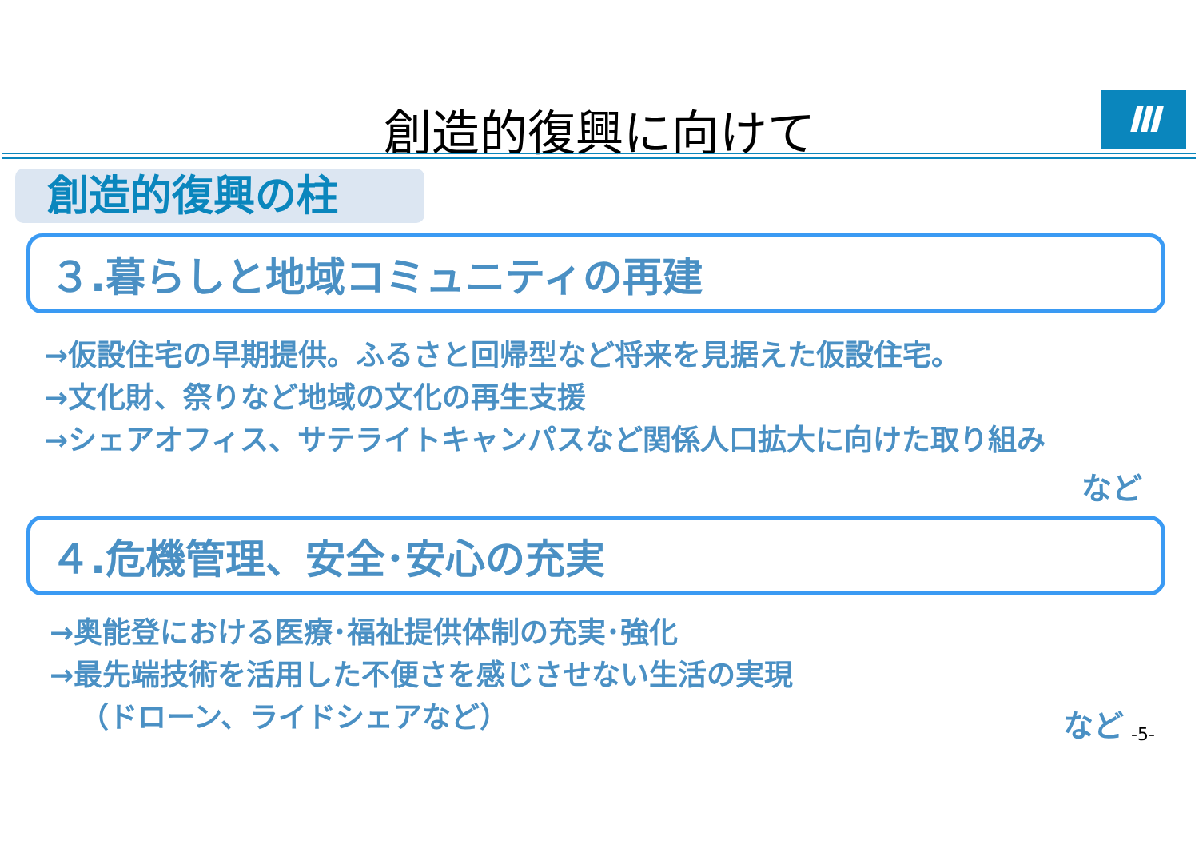創造的復興に向けて Ⅲ
創造的復興の柱
３.暮らしと地域コミュニティの再建
→仮設住宅の早期提供。ふるさと回帰型など将来を見据えた仮設住宅。
→文化財、祭りなど地域の文化の再生支援
→シェアオフィス、サテライトキャンパスなど関係人口拡大に向けた取り組み
など
４.危機管理、安全･安心の充実
→奥能登における医療･福祉提供体制の充実･強化
→最先端技術を活用した不便さを感じさせない生活の実現
（ドローン、ライドシェアなど）
など -5-